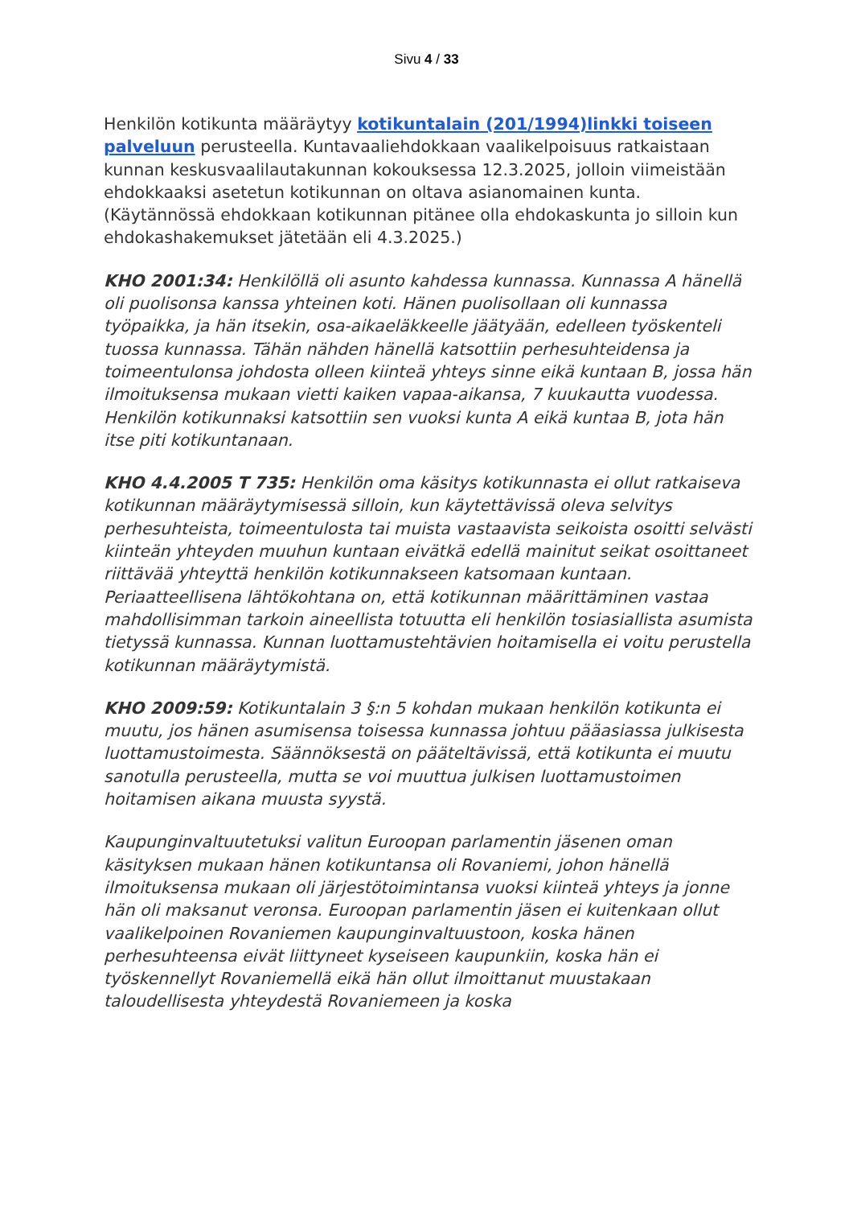Sivu 4 / 33
Henkilön kotikunta määräytyy kotikuntalain (201/1994)linkki toiseen palveluun perusteella. Kuntavaaliehdokkaan vaalikelpoisuus ratkaistaan kunnan keskusvaalilautakunnan kokouksessa 12.3.2025, jolloin viimeistään ehdokkaaksi asetetun kotikunnan on oltava asianomainen kunta. (Käytännössä ehdokkaan kotikunnan pitänee olla ehdokaskunta jo silloin kun ehdokashakemukset jätetään eli 4.3.2025.)
KHO 2001:34: Henkilöllä oli asunto kahdessa kunnassa. Kunnassa A hänellä oli puolisonsa kanssa yhteinen koti. Hänen puolisollaan oli kunnassa työpaikka, ja hän itsekin, osa-aikaeläkkeelle jäätyään, edelleen työskenteli tuossa kunnassa. Tähän nähden hänellä katsottiin perhesuhteidensa ja toimeentulonsa johdosta olleen kiinteä yhteys sinne eikä kuntaan B, jossa hän ilmoituksensa mukaan vietti kaiken vapaa-aikansa, 7 kuukautta vuodessa. Henkilön kotikunnaksi katsottiin sen vuoksi kunta A eikä kuntaa B, jota hän itse piti kotikuntanaan.
KHO 4.4.2005 T 735: Henkilön oma käsitys kotikunnasta ei ollut ratkaiseva kotikunnan määräytymisessä silloin, kun käytettävissä oleva selvitys perhesuhteista, toimeentulosta tai muista vastaavista seikoista osoitti selvästi kiinteän yhteyden muuhun kuntaan eivätkä edellä mainitut seikat osoittaneet riittävää yhteyttä henkilön kotikunnakseen katsomaan kuntaan. Periaatteellisena lähtökohtana on, että kotikunnan määrittäminen vastaa mahdollisimman tarkoin aineellista totuutta eli henkilön tosiasiallista asumista tietyssä kunnassa. Kunnan luottamustehtävien hoitamisella ei voitu perustella kotikunnan määräytymistä.
KHO 2009:59: Kotikuntalain 3 §:n 5 kohdan mukaan henkilön kotikunta ei muutu, jos hänen asumisensa toisessa kunnassa johtuu pääasiassa julkisesta luottamustoimesta. Säännöksestä on pääteltävissä, että kotikunta ei muutu sanotulla perusteella, mutta se voi muuttua julkisen luottamustoimen hoitamisen aikana muusta syystä.
Kaupunginvaltuutetuksi valitun Euroopan parlamentin jäsenen oman käsityksen mukaan hänen kotikuntansa oli Rovaniemi, johon hänellä ilmoituksensa mukaan oli järjestötoimintansa vuoksi kiinteä yhteys ja jonne hän oli maksanut veronsa. Euroopan parlamentin jäsen ei kuitenkaan ollut vaalikelpoinen Rovaniemen kaupunginvaltuustoon, koska hänen perhesuhteensa eivät liittyneet kyseiseen kaupunkiin, koska hän ei työskennellyt Rovaniemellä eikä hän ollut ilmoittanut muustakaan taloudellisesta yhteydestä Rovaniemeen ja koska